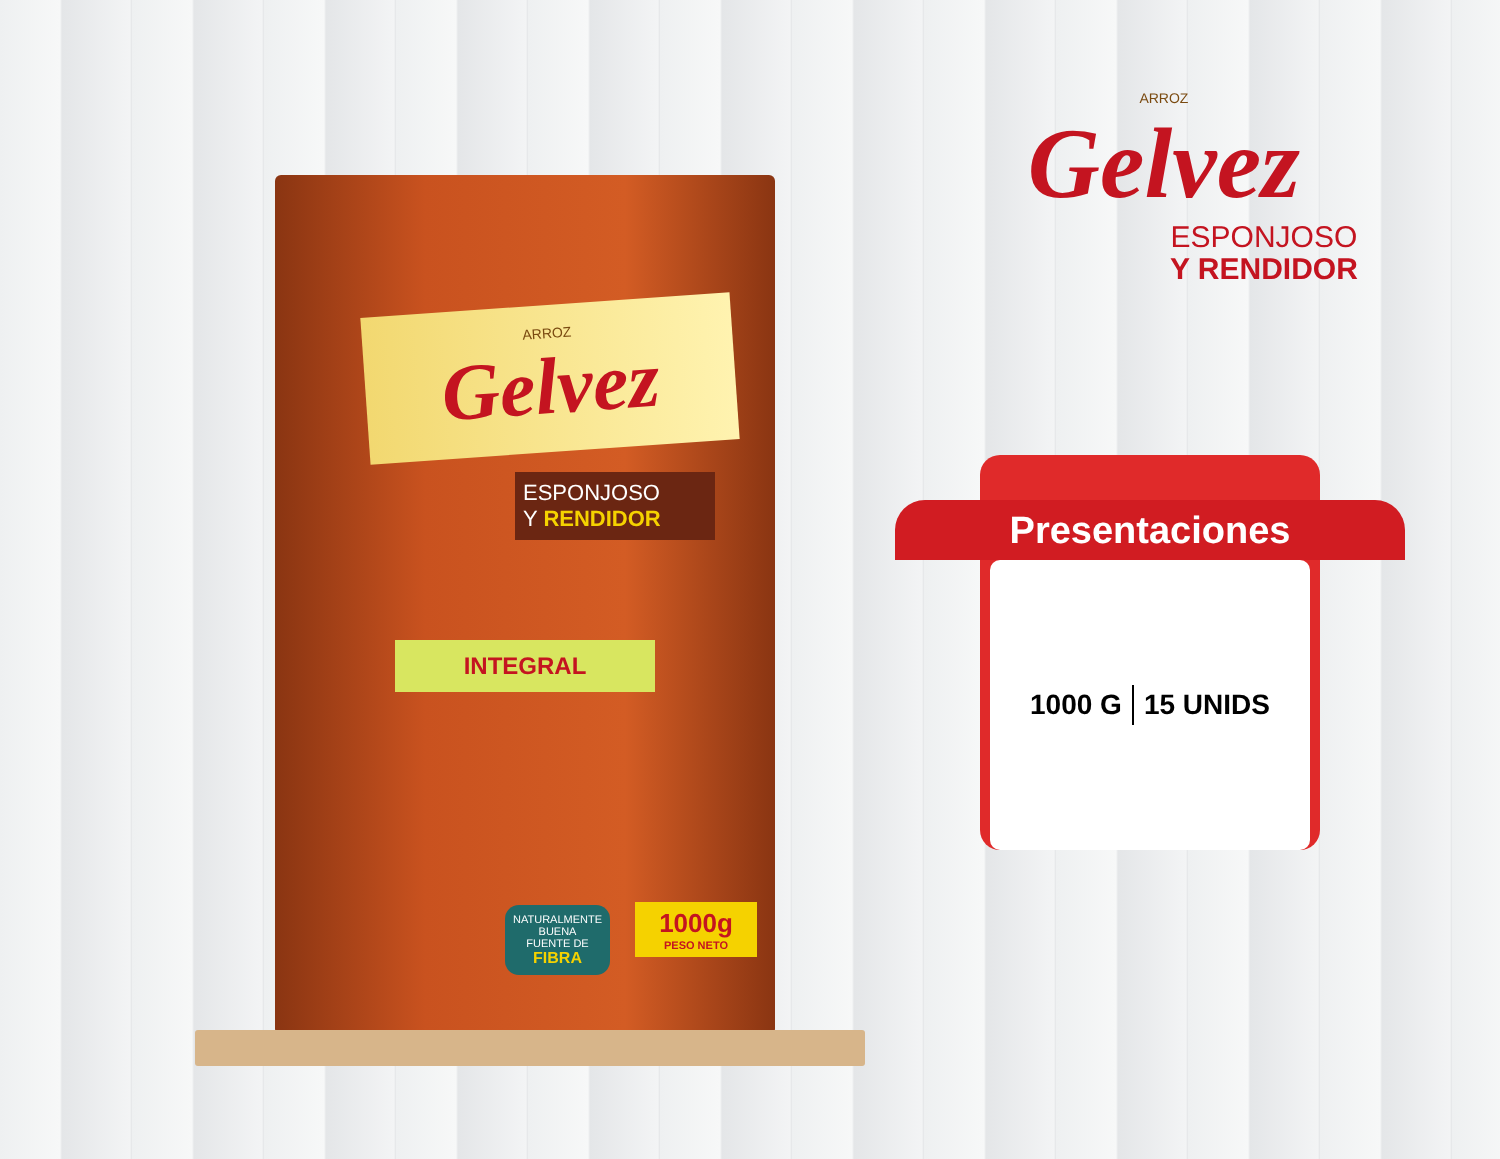ARROZ
Gelvez
ESPONJOSO
Y RENDIDOR
INTEGRAL
NATURALMENTE
BUENA
FUENTE DE
FIBRA
1000g
PESO NETO
ARROZ
Gelvez
ESPONJOSO
Y RENDIDOR
Presentaciones
1000 G 15 UNIDS